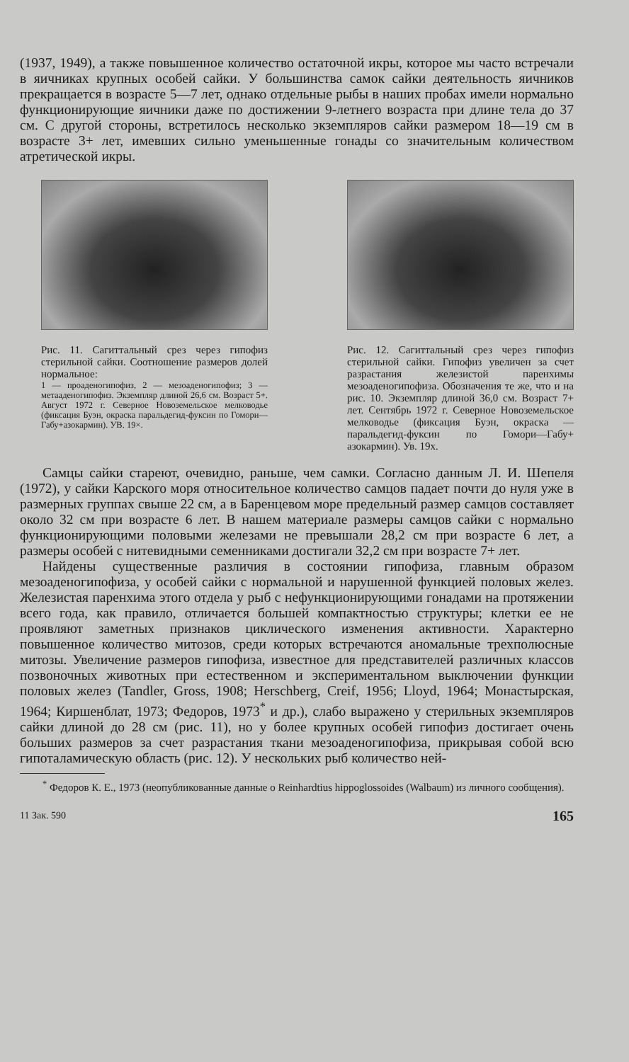(1937, 1949), а также повышенное количество остаточной икры, которое мы часто встречали в яичниках крупных особей сайки. У большинства самок сайки деятельность яичников прекращается в возрасте 5—7 лет, однако отдельные рыбы в наших пробах имели нормально функционирующие яичники даже по достижении 9-летнего возраста при длине тела до 37 см. С другой стороны, встретилось несколько экземпляров сайки размером 18—19 см в возрасте 3+ лет, имевших сильно уменьшенные гонады со значительным количеством атретической икры.
Рис. 11. Сагиттальный срез через гипофиз стерильной сайки. Соотношение размеров долей нормальное:
1 — проаденогипофиз, 2 — мезоаденогипофиз; 3 — метааденогипофиз. Экземпляр длиной 26,6 см. Возраст 5+. Август 1972 г. Северное Новоземельское мелководье (фиксация Буэн, окраска паральдегид-фуксин по Гомори—Габу+азокармин). УВ. 19×.
Рис. 12. Сагиттальный срез через гипофиз стерильной сайки. Гипофиз увеличен за счет разрастания железистой паренхимы мезоаденогипофиза. Обозначения те же, что и на рис. 10. Экземпляр длиной 36,0 см. Возраст 7+ лет. Сентябрь 1972 г. Северное Новоземельское мелководье (фиксация Буэн, окраска — паральдегид-фуксин по Гомори—Габу+ азокармин). Ув. 19x.
Самцы сайки стареют, очевидно, раньше, чем самки. Согласно данным Л. И. Шепеля (1972), у сайки Карского моря относительное количество самцов падает почти до нуля уже в размерных группах свыше 22 см, а в Баренцевом море предельный размер самцов составляет около 32 см при возрасте 6 лет. В нашем материале размеры самцов сайки с нормально функционирующими половыми железами не превышали 28,2 см при возрасте 6 лет, а размеры особей с нитевидными семенниками достигали 32,2 см при возрасте 7+ лет.
Найдены существенные различия в состоянии гипофиза, главным образом мезоаденогипофиза, у особей сайки с нормальной и нарушенной функцией половых желез. Железистая паренхима этого отдела у рыб с нефункционирующими гонадами на протяжении всего года, как правило, отличается большей компактностью структуры; клетки ее не проявляют заметных признаков циклического изменения активности. Характерно повышенное количество митозов, среди которых встречаются аномальные трехполюсные митозы. Увеличение размеров гипофиза, известное для представителей различных классов позвоночных животных при естественном и экспериментальном выключении функции половых желез (Tandler, Gross, 1908; Herschberg, Creif, 1956; Lloyd, 1964; Монастырская, 1964; Киршенблат, 1973; Федоров, 1973<sup>*</sup> и др.), слабо выражено у стерильных экземпляров сайки длиной до 28 см (рис. 11), но у более крупных особей гипофиз достигает очень больших размеров за счет разрастания ткани мезоаденогипофиза, прикрывая собой всю гипоталамическую область (рис. 12). У нескольких рыб количество ней-
<sup>*</sup> Федоров К. Е., 1973 (неопубликованные данные о Reinhardtius hippoglossoides (Walbaum) из личного сообщения).
11 Зак. 590 165